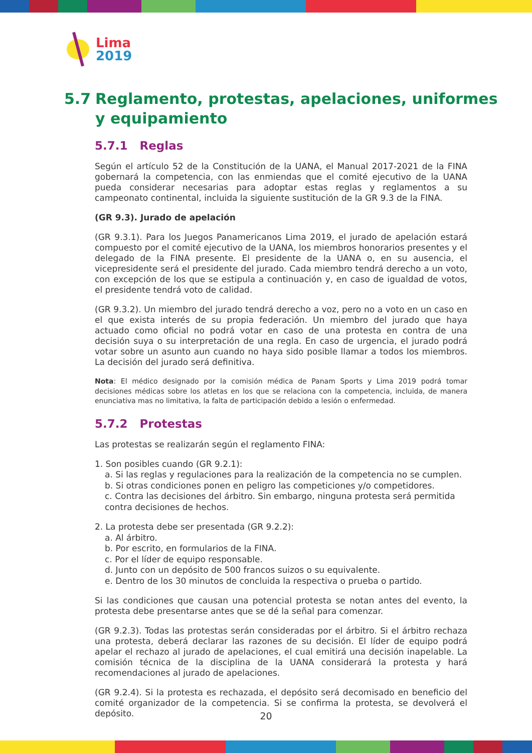Lima
2019
5.7 Reglamento, protestas, apelaciones, uniformes
y equipamiento
5.7.1 Reglas
Según el artículo 52 de la Constitución de la UANA, el Manual 2017-2021 de la FINA gobernará la competencia, con las enmiendas que el comité ejecutivo de la UANA pueda considerar necesarias para adoptar estas reglas y reglamentos a su campeonato continental, incluida la siguiente sustitución de la GR 9.3 de la FINA.
(GR 9.3). Jurado de apelación
(GR 9.3.1). Para los Juegos Panamericanos Lima 2019, el jurado de apelación estará compuesto por el comité ejecutivo de la UANA, los miembros honorarios presentes y el delegado de la FINA presente. El presidente de la UANA o, en su ausencia, el vicepresidente será el presidente del jurado. Cada miembro tendrá derecho a un voto, con excepción de los que se estipula a continuación y, en caso de igualdad de votos, el presidente tendrá voto de calidad.
(GR 9.3.2). Un miembro del jurado tendrá derecho a voz, pero no a voto en un caso en el que exista interés de su propia federación. Un miembro del jurado que haya actuado como oficial no podrá votar en caso de una protesta en contra de una decisión suya o su interpretación de una regla. En caso de urgencia, el jurado podrá votar sobre un asunto aun cuando no haya sido posible llamar a todos los miembros. La decisión del jurado será definitiva.
Nota: El médico designado por la comisión médica de Panam Sports y Lima 2019 podrá tomar decisiones médicas sobre los atletas en los que se relaciona con la competencia, incluida, de manera enunciativa mas no limitativa, la falta de participación debido a lesión o enfermedad.
5.7.2 Protestas
Las protestas se realizarán según el reglamento FINA:
1. Son posibles cuando (GR 9.2.1):
a. Si las reglas y regulaciones para la realización de la competencia no se cumplen.
b. Si otras condiciones ponen en peligro las competiciones y/o competidores.
c. Contra las decisiones del árbitro. Sin embargo, ninguna protesta será permitida contra decisiones de hechos.
2. La protesta debe ser presentada (GR 9.2.2):
a. Al árbitro.
b. Por escrito, en formularios de la FINA.
c. Por el líder de equipo responsable.
d. Junto con un depósito de 500 francos suizos o su equivalente.
e. Dentro de los 30 minutos de concluida la respectiva o prueba o partido.
Si las condiciones que causan una potencial protesta se notan antes del evento, la protesta debe presentarse antes que se dé la señal para comenzar.
(GR 9.2.3). Todas las protestas serán consideradas por el árbitro. Si el árbitro rechaza una protesta, deberá declarar las razones de su decisión. El líder de equipo podrá apelar el rechazo al jurado de apelaciones, el cual emitirá una decisión inapelable. La comisión técnica de la disciplina de la UANA considerará la protesta y hará recomendaciones al jurado de apelaciones.
(GR 9.2.4). Si la protesta es rechazada, el depósito será decomisado en beneficio del comité organizador de la competencia. Si se confirma la protesta, se devolverá el depósito.
20